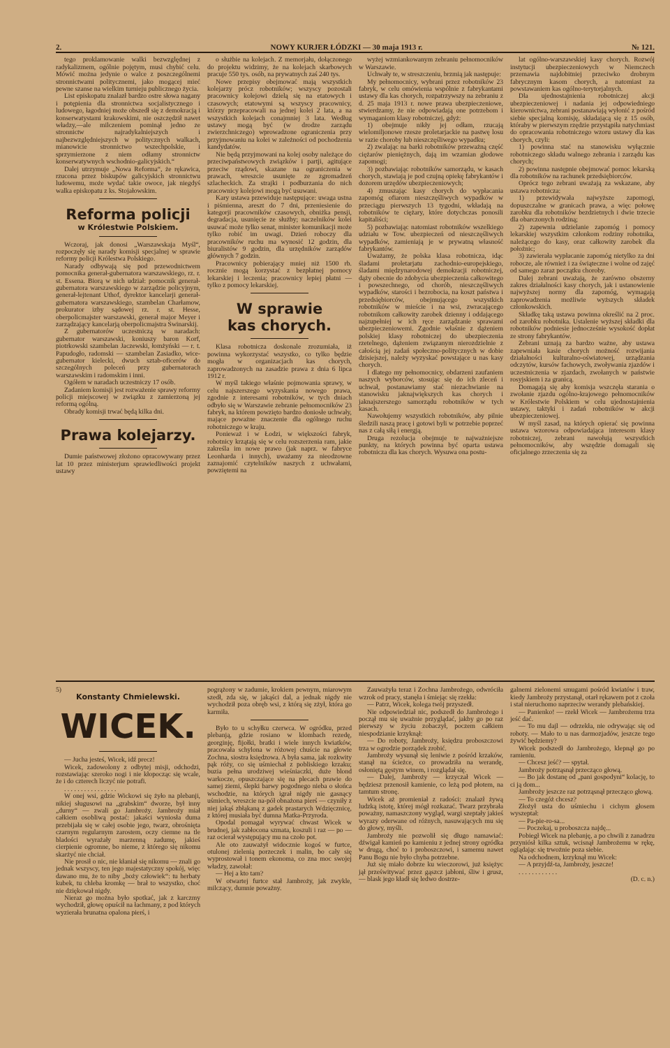2. NOWY KURJER ŁÓDZKI — 30 maja 1913 r. № 121.
tego proklamowanie walki bezwzględnej z radykalizmem, ogólnie pojętym, musi chybić celu. Mówić można jedynie o walce z poszczególnemi stronnictwami politycznemi, jako mogącej mieć pewne szanse na wielkim turnieju publicznego życia.
List episkopatu znalazł bardzo ostre słowa nagany i potępienia dla stronnictwa socjalistycznego i ludowego, łagodniej może obszedł się z demokracją i konserwatystami krakowskimi, nie oszczędził nawet władzy,—ale milczeniem pominął jedno ze stronnictw najradykalniejszych i najbezwzględniejszych w politycznych walkach, mianowicie stronnictwo wszechpolskie, i sprzymierzone z niem odłamy stronnictw konserwatywnych wschodnio-galicyjskich.“
Dalej utrzymuje „Nowa Reforma“, że rękawica, rzucona przez biskupów galicyjskich stronnictwu ludowemu, może wydać takie owoce, jak niegdyś walka episkopatu z ks. Stojałowskim.
Reforma policji
w Królestwie Polskiem.
Wczoraj, jak donosi „Warszawskaja Myśl“, rozpoczęły się narady komisji specjalnej w sprawie reformy policji Królestwa Polskiego.
Narady odbywają się pod przewodnictwem pomocnika generał-gubernatora warszawskiego, rz. r. st. Essena. Biorą w nich udział: pomocnik generał-gubernatora warszawskiego w zarządzie policyjnym, generał-lejtenant Uthof, dyrektor kancelarji generał-gubernatora warszawskiego, szambelan Charłamow, prokurator izby sądowej rz. r. st. Hesse, oberpolicmajster warszawski, generał major Meyer i zarządzający kancelarją oberpolicmajstra Swinarskij.
Z gubernatorów uczestniczą w naradach: gubernator warszawski, koniuszy baron Korf, piotrkowski szambelan Jaczewski, łomżyński — r. t. Papudogło, radomski — szambelan Zasiadko, wice-gubernator kielecki, dwuch sztab-oficerów do szczególnych poleceń przy gubernatorach warszawskim i radomskim i inni.
Ogółem w naradach uczestniczy 17 osób.
Zadaniem komisji jest rozważenie sprawy reformy policji miejscowej w związku z zamierzoną jej reformą ogólną.
Obrady komisji trwać będą kilka dni.
Prawa kolejarzy.
Dumie państwowej złożono opracowywany przez lat 10 przez ministerjum sprawiedliwości projekt ustawy
o służbie na kolejach. Z memorjału, dołączonego do projektu widzimy, że na kolejach skarbowych pracuje 550 tys. osób, na prywatnych zaś 240 tys.
Nowe przepisy obejmować mają wszystkich kolejarzy prócz robotników; wszyscy pozostali pracownicy kolejowi dzielą się na etatowych i czasowych; etatowymi są wszyscy pracownicy, którzy przepracowali na jednej kolei 2 lata, a na wszystkich kolejach conajmniej 3 lata. Według ustawy mogą być (w drodze zarządu zwierzchniczego) wprowadzone ograniczenia przy przyjmowaniu na kolei w zależności od pochodzenia kandydatów.
Nie będą przyjmowani na kolej osoby należące do przeciwpaństwowych związków i partji, agitujące przeciw rządowi, skazane na ograniczenia w prawach, wreszcie usunięte ze zgromadzeń szlacheckich. Za strajki i podburzania do nich pracownicy kolejowi mogą być usuwani.
Kary ustawa przewiduje następujące: uwaga ustna i piśmienna, areszt do 7 dni, przeniesienie do kategorji pracowników czasowych, obniżka pensji, degradacja, usunięcie ze służby; naczelników kolei usuwać może tylko senat, minister komunikacji może tylko robić im uwagi. Dzień roboczy dla pracowników ruchu ma wynosić 12 godzin, dla biuralistów 9 godzin, dla urzędników zarządów głównych 7 godzin.
Pracownicy pobierający mniej niż 1500 rb. rocznie mogą korzystać z bezpłatnej pomocy lekarskiej i leczenia; pracownicy lepiej płatni — tylko z pomocy lekarskiej.
W sprawie
kas chorych.
Klasa robotnicza doskonale zrozumiała, iż powinna wykorzystać wszystko, co tylko będzie mogła w organizacjach kas chorych, zaprowadzonych na zasadzie prawa z dnia 6 lipca 1912 r.
W myśl takiego właśnie pojmowania sprawy, w celu najszerszego wyzyskania nowego prawa, zgodnie z interesami robotników, w tych dniach odbyło się w Warszawie zebranie pełnomocników 23 fabryk, na którem powzięto bardzo doniosłe uchwały, mające poważne znaczenie dla ogólnego ruchu robotniczego w kraju.
Ponieważ i w Łodzi, w większości fabryk, robotnicy krzątają się w celu rozszerzenia ram, jakie zakreśla im nowe prawo (jak naprz. w fabryce Leonharda i innych), uważamy za nieodzowne zaznajomić czytelników naszych z uchwałami, powziętemi na
wyżej wzmiankowanym zebraniu pełnomocników w Warszawie.
Uchwały te, w streszczeniu, brzmią jak następuje:
My pełnomocnicy, wybrani przez robotników 23 fabryk, w celu omówienia wspólnie z fabrykantami ustawy dla kas chorych, rozpatrzywszy na zebraniu z d. 25 maja 1913 r. nowe prawa ubezpieczeniowe, stwierdzamy, że nie odpowiadają one potrzebom i wymaganiom klasy robotniczej, gdyż:
1) obejmuje nikły jej odłam, rzucają wielomiljonowe rzesze proletarjackie na pastwę losu w razie choroby lub nieszczęśliwego wypadku;
2) zwalając na barki robotników przeważną część ciężarów pieniężnych, dają im wzamian głodowe zapomogi;
3) pozbawiając robotników samorządu, w kasach chorych, stawiają je pod czujną opiekę fabrykantów i dozorem urzędów ubezpieczeniowych;
4) zmuszając kasy chorych do wypłacania zapomóg ofiarom nieszczęśliwych wypadków w przeciągu pierwszych 13 tygodni, wkładają na robotników te ciężary, które dotychczas ponosili kapitaliści;
5) pozbawiając natomiast robotników wszelkiego udziału w Tow. ubezpieczeń od nieszczęśliwych wypadków, zamieniają je w prywatną własność fabrykantów.
Uważamy, że polska klasa robotnicza, idąc śladami proletarjatu zachodnio-europejskiego, śladami międzynarodowej demokracji robotniczej, dąży obecnie do zdobycia ubezpieczenia całkowitego i powszechnego, od chorób, nieszczęśliwych wypadków, starości i bezrobocia, na koszt państwa i przedsiębiorców, obejmującego wszystkich robotników w mieście i na wsi, zwracającego robotnikom całkowity zarobek dzienny i oddającego najzupełniej w ich ręce zarządzanie sprawami ubezpieczeniowemi. Zgodnie właśnie z dążeniem polskiej klasy robotniczej do ubezpieczenia rzetelnego, dążeniem związanym nierozdzielnie z całością jej zadań społeczno-politycznych w dobie dzisiejszej, należy wyzyskać powstające u nas kasy chorych.
I dlatego my pełnomocnicy, obdarzeni zaufaniem naszych wyborców, stosując się do ich zleceń i uchwał, postanawiamy stać niezachwianie na stanowisku jaknajwiększych kas chorych i jaknajszerszego samorządu robotników w tych kasach.
Nawołujemy wszystkich robotników, aby pilnie śledzili naszą pracę i gotowi byli w potrzebie poprzeć nas z całą siłą i energją.
Druga rezolucja obejmuje te najważniejsze punkty, na których powinna być oparta ustawa robotnicza dla kas chorych. Wysuwa ona postu-
lat ogólno-warszawskiej kasy chorych. Rozwój instytucji ubezpieczeniowych w Niemczech przemawia najdobitniej przeciwko drobnym fabrycznym kasom chorych, a natomiast za powstawaniem kas ogólno-terytorjalnych.
Dla ujednostajnienia robotniczej akcji ubezpieczeniowej i nadania jej odpowiedniego kierownictwa, zebrani postanawiają wyłonić z pośród siebie specjalną komisję, składającą się z 15 osób, któraby w pierwszym rzędzie przystąpiła natychmiast do opracowania robotniczego wzoru ustawy dla kas chorych, czyli:
1) powinna stać na stanowisku wyłącznie robotniczego składu walnego zebrania i zarządu kas chorych;
2) powinna następnie obejmować pomoc lekarską dla robotników na rachunek przedsiębiorców.
Oprócz tego zebrani uważają za wskazane, aby ustawa robotnicza:
1) przewidywała najwyższe zapomogi, dopuszczalne w granicach prawa, a więc połowę zarobku dla robotników bezdzietnych i dwie trzecie dla obarczonych rodziną;
2) zapewnia udzielanie zapomóg i pomocy lekarskiej wszystkim członkom rodziny robotnika, należącego do kasy, oraz całkowity zarobek dla położnic;
3) zawierała wypłacanie zapomóg nietylko za dni robocze, ale również i za świąteczne i wolne od zajęć od samego zaraz początku choroby.
Dalej zebrani uważają, że zarówno obszerny zakres działalności kasy chorych, jak i ustanowienie najwyższej normy dla zapomóg, wymagają zaprowadzenia możliwie wyższych składek członkowskich.
Składkę taką ustawa powinna określić na 2 proc. od zarobku robotnika. Ustalenie wyższej składki dla robotników podniesie jednocześnie wysokość dopłat ze strony fabrykantów.
Zebrani uznają za bardzo ważne, aby ustawa zapewniała kasie chorych możność rozwijania działalności kulturalno-oświatowej, urządzania odczytów, kursów fachowych, zwoływania zjazdów i uczestniczenia w zjazdach, zwołanych w państwie rosyjskiem i za granicą.
Domagają się aby komisja wszczęła starania o zwołanie zjazdu ogólno-krajowego pełnomocników w Królestwie Polskiem w celu ujednostajnienia ustawy, taktyki i zadań robotników w akcji ubezpieczeniowej.
W myśl zasad, na których opierać się powinna ustawa wzorowa odpowiadająca interesom klasy robotniczej, zebrani nawołują wszystkich pełnomocników, aby wszędzie domagali się oficjalnego zrzeczenia się za
5)
Konstanty Chmielewski.
WICEK.
— Jucha jesteś, Wicek, idź precz!
Wicek, zadowolony z odbytej misji, odchodzi, rozstawiając szeroko nogi i nie kłopocząc się wcale, że i do czterech liczyć nie potrafi.
. . . . . . . . . . . . . . . .
W onej wsi, gdzie Wickowi się żyło na plebanji, nikiej sługusowi na „grabskim“ dworze, był inny „durny“ — zwali go Jambroży. Jambroży miał całkiem osobliwą postać: jakaści wyniosła duma przebijała się w całej osobie jego, twarz, obrośnięta czarnym regularnym zarostem, oczy ciemne na tle bladości wyrażały marzenną zadumę, jakieś cierpienie ogromne, bo nieme, z którego się nikomu skarżyć nie chciał.
Nie prosił o nic, nie kłaniał się nikomu — znali go jednak wszyscy, ten jego majestatyczny spokój, więc dawano mu, że to niby „boży człowiek“: tu herbaty kubek, tu chleba kromkę — brał to wszystko, choć nie dziękował nigdy.
Nieraz go można było spotkać, jak z karczmy wychodził, głowę opuścił na łachmany, z pod których wyzierała brunatna opalona pierś, i
pogrążony w zadumie, krokiem pewnym, miarowym szedł, zda się, w jakąści dal, a jednak nigdy nie wychodził poza obręb wsi, z którą się zżył, która go karmiła.
Było to u schyłku czerwca. W ogródku, przed plebanją, gdzie rosiano w klombach rezedę, georginję, fijołki, bratki i wiele innych kwiatków, pracowała schylona w różowej chuście na głowie Zochna, siostra księdzowa. A była sama, jak rozkwity pąk róży, co się uśmiechał z pobliskiego krzaku; buzia pełna urodziwej wieśniaczki, duże blond warkocze, opuszczające się na plecach prawie do samej ziemi, ślepki barwy pogodnego nieba o słońca wschodzie, na których igrał nigdy nie gasnący uśmiech, wreszcie na-pół obnażona pierś — czyniły z niej jakąś zbłąkaną z gadek prastarych Wdzięcznicę, z której musiała być dumna Matka-Przyroda.
Opodal pomagał wyrywać chwast Wicek w brudnej, jak zabłocona szmata, koszuli i raz — po — raz ocierał występujący mu na czoło pot.
Ale oto zauważył widocznie kogoś w furtce, otulonej zielenią porzeczek i malin, bo cały się wyprostował i tonem ekonoma, co zna moc swojej władzy, zawołał:
— Hej a kto tam?
W otwartej furtce stał Jambroży, jak zwykle, milczący, dumnie poważny.
Zauważyła teraz i Zochna Jambrożego, odwróciła wzrok od pracy, stanęła i śmiejąc się rzekła:
— Patrz, Wicek, kolega twój przyszedł.
Nie odpowiedział nic, podszedł do Jambrożego i począł mu się uważnie przyglądać, jakby go po raz pierwszy w życiu zobaczył, poczem całkiem niespodzianie krzyknął:
— Do roboty, Jambroży, księdzu proboszczowi trza w ogrodzie porządek zrobić.
Jambroży wysunął się leniwie z pośród krzaków, stanął na ścieżce, co prowadziła na werandę, osłoniętą gęstym winem, i rozglądał się.
— Dalej, Jambroży — krzyczał Wicek — będziesz przenosił kamienie, co leżą pod płotem, na tamtum stronę.
Wicek aż promieniał z radości: znalazł żywą ludzką istotę, której mógł rozkazać. Twarz przybrała poważny, namaszczony wygląd, wargi szeptały jakieś wyrazy oderwane od różnych, nasuwających mu się do głowy, myśli.
Jambroży nie pozwolił się długo namawiać: dźwigał kamień po kamieniu z jednej strony ogródka w drugą, choć to i proboszczowi, i samemu nawet Panu Bogu nie było chyba potrzebne.
Już się miało dobrze ku wieczorowi, już księżyc jął prześwitywać przez gąszcz jabłoni, śliw i grusz, — blask jego kładł się ledwo dostrze-
galnemi zielonemi smugami pośród kwiatów i traw, kiedy Jambroży przystanął, otarł rękawem pot z czoła i stał nieruchomo naprzeciw werandy plebańskiej.
— Panienko! — rzekł Wicek — Jambrożemu trza jeść dać.
— To mu dajl — odrzekła, nie odrywając się od roboty. — Mało to u nas darmozjadów, jeszcze tego żywić będziemy?
Wicek podszedł do Jambrożego, klepnął go po ramieniu.
— Chcesz jeść? — spytał.
Jambroży potrząsnął przecząco głową.
— Bo jak dostanę od „pani gospodyni“ kolację, to ci ją dom...
Jambroży jeszcze raz potrząsnął przecząco głową.
— To czegóż chcesz?
Złożył usta do uśmiechu i cichym głosem wyszeptał:
— Pa-pie-ro-sa...
— Poczekaj, u proboszcza najdę...
Pobiegł Wicek na plebanję, a po chwili z zanadrzu przyniósł kilka sztuk, wcisnął Jambrożemu w rękę, oglądając się trwożnie poza siebie.
Na odchodnem, krzyknął mu Wicek:
— A przyjdź-ta, Jambroży, jeszcze!
. . . . . . . . . . . .
(D. c. n.)